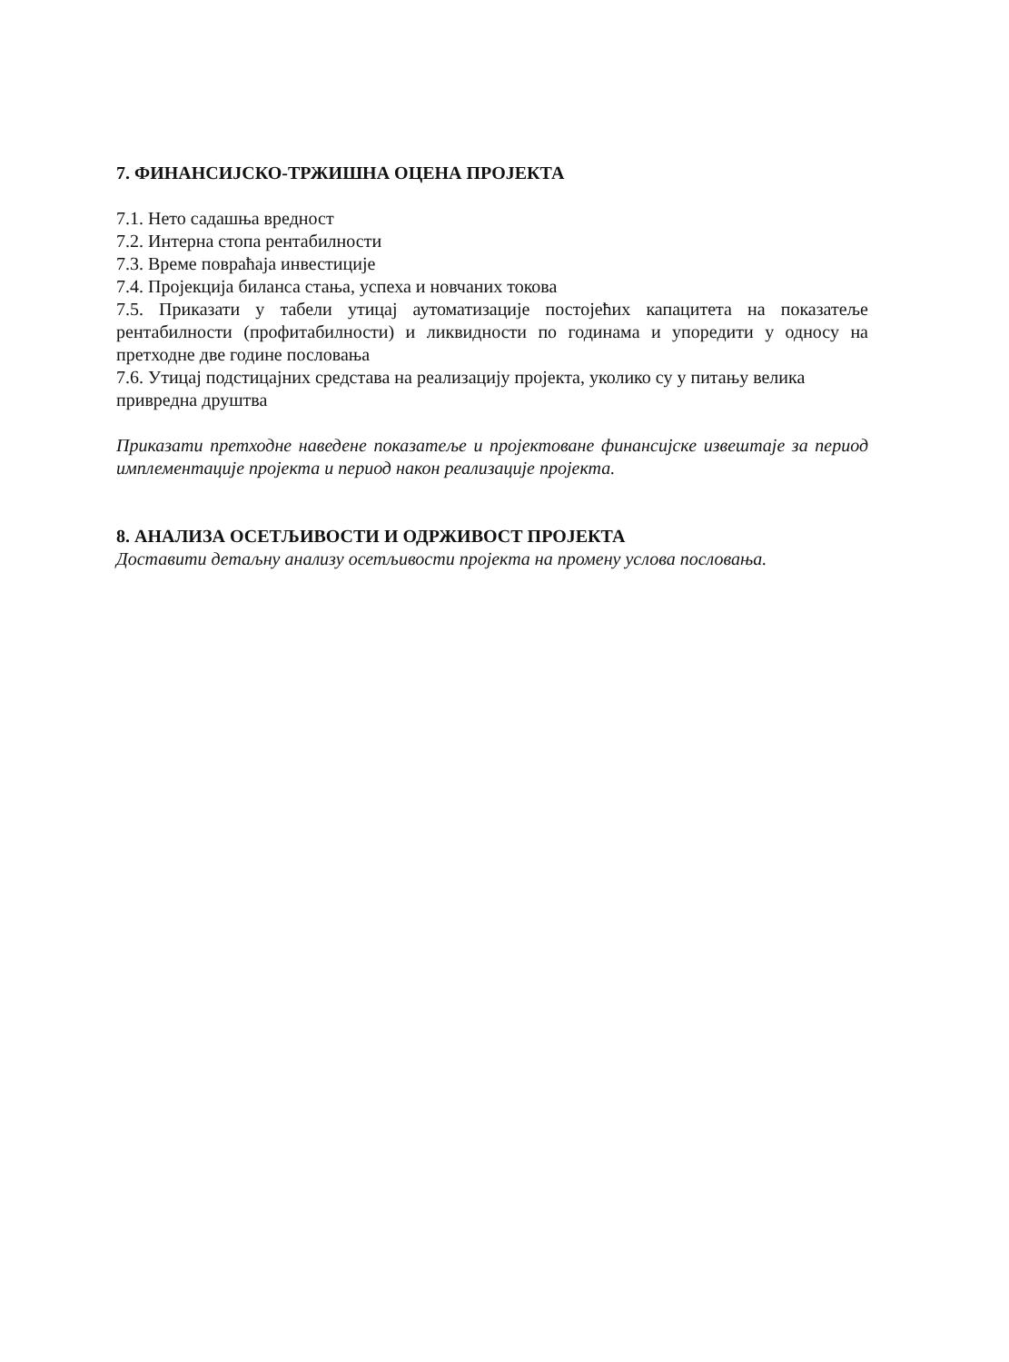7. ФИНАНСИЈСКО-ТРЖИШНА ОЦЕНА ПРОЈЕКТА
7.1. Нето садашња вредност
7.2. Интерна стопа рентабилности
7.3. Време повраћаја инвестиције
7.4. Пројекција биланса стања, успеха и новчаних токова
7.5. Приказати у табели утицај аутоматизације постојећих капацитета на показатеље рентабилности (профитабилности) и ликвидности по годинама и упоредити у односу на претходне две године пословања
7.6. Утицај подстицајних средстава на реализацију пројекта, уколико су у питању велика привредна друштва
Приказати претходне наведене показатеље и пројектоване финансијске извештаје за период имплементације пројекта и период након реализације пројекта.
8. АНАЛИЗА ОСЕТЉИВОСТИ И ОДРЖИВОСТ ПРОЈЕКТА
Доставити детаљну анализу осетљивости пројекта на промену услова пословања.